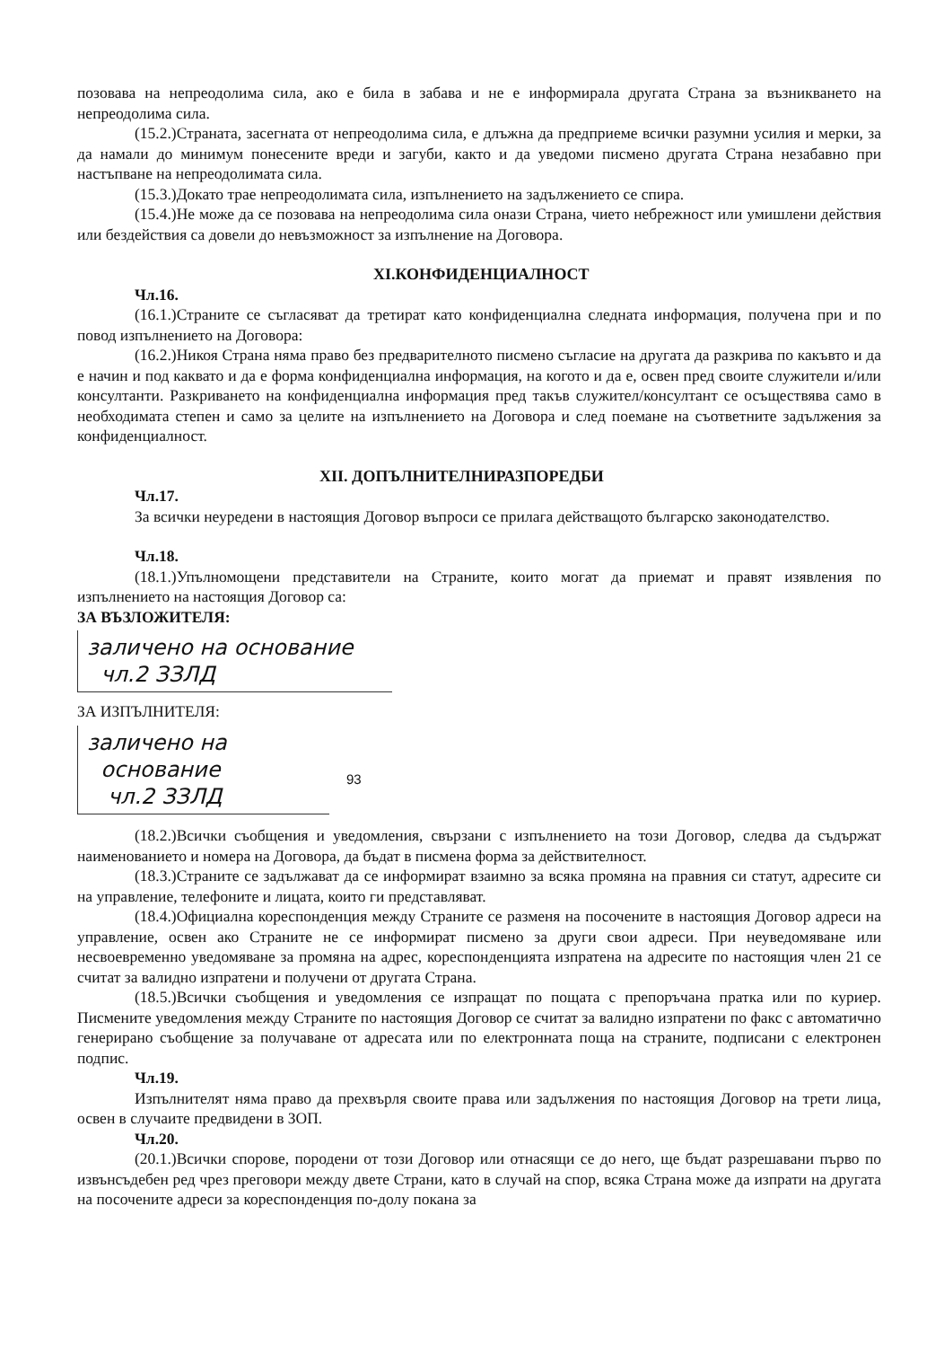позовава на непреодолима сила, ако е била в забава и не е информирала другата Страна за възникването на непреодолима сила.
(15.2.)Страната, засегната от непреодолима сила, е длъжна да предприеме всички разумни усилия и мерки, за да намали до минимум понесените вреди и загуби, както и да уведоми писмено другата Страна незабавно при настъпване на непреодолимата сила.
(15.3.)Докато трае непреодолимата сила, изпълнението на задължението се спира.
(15.4.)Не може да се позовава на непреодолима сила онази Страна, чието небрежност или умишлени действия или бездействия са довели до невъзможност за изпълнение на Договора.
XI.КОНФИДЕНЦИАЛНОСТ
Чл.16.
(16.1.)Страните се съгласяват да третират като конфиденциална следната информация, получена при и по повод изпълнението на Договора:
(16.2.)Никоя Страна няма право без предварителното писмено съгласие на другата да разкрива по какъвто и да е начин и под каквато и да е форма конфиденциална информация, на когото и да е, освен пред своите служители и/или консултанти. Разкриването на конфиденциална информация пред такъв служител/консултант се осъществява само в необходимата степен и само за целите на изпълнението на Договора и след поемане на съответните задължения за конфиденциалност.
XII. ДОПЪЛНИТЕЛНИРАЗПОРЕДБИ
Чл.17.
За всички неуредени в настоящия Договор въпроси се прилага действащото българско законодателство.
Чл.18.
(18.1.)Упълномощени представители на Страните, които могат да приемат и правят изявления по изпълнението на настоящия Договор са:
ЗА ВЪЗЛОЖИТЕЛЯ:
заличено на основание
чл.2 ЗЗЛД
ЗА ИЗПЪЛНИТЕЛЯ:
заличено на
основание
чл.2 ЗЗЛД
93
(18.2.)Всички съобщения и уведомления, свързани с изпълнението на този Договор, следва да съдържат наименованието и номера на Договора, да бъдат в писмена форма за действителност.
(18.3.)Страните се задължават да се информират взаимно за всяка промяна на правния си статут, адресите си на управление, телефоните и лицата, които ги представляват.
(18.4.)Официална кореспонденция между Страните се разменя на посочените в настоящия Договор адреси на управление, освен ако Страните не се информират писмено за други свои адреси. При неуведомяване или несвоевременно уведомяване за промяна на адрес, кореспонденцията изпратена на адресите по настоящия член 21 се считат за валидно изпратени и получени от другата Страна.
(18.5.)Всички съобщения и уведомления се изпращат по пощата с препоръчана пратка или по куриер. Писмените уведомления между Страните по настоящия Договор се считат за валидно изпратени по факс с автоматично генерирано съобщение за получаване от адресата или по електронната поща на страните, подписани с електронен подпис.
Чл.19.
Изпълнителят няма право да прехвърля своите права или задължения по настоящия Договор на трети лица, освен в случаите предвидени в ЗОП.
Чл.20.
(20.1.)Всички спорове, породени от този Договор или отнасящи се до него, ще бъдат разрешавани първо по извънсъдебен ред чрез преговори между двете Страни, като в случай на спор, всяка Страна може да изпрати на другата на посочените адреси за кореспонденция по-долу покана за